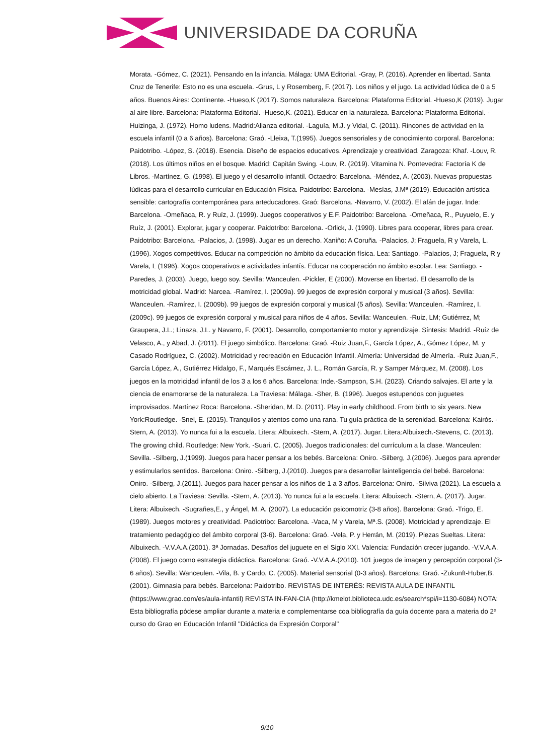UNIVERSIDADE DA CORUÑA
Morata. -Gómez, C. (2021). Pensando en la infancia. Málaga: UMA Editorial. -Gray, P. (2016). Aprender en libertad. Santa Cruz de Tenerife: Esto no es una escuela. -Grus, L y Rosemberg, F. (2017). Los niños y el jugo. La actividad lúdica de 0 a 5 años. Buenos Aires: Continente. -Hueso,K (2017). Somos naturaleza. Barcelona: Plataforma Editorial. -Hueso,K (2019). Jugar al aire libre. Barcelona: Plataforma Editorial. -Hueso,K. (2021). Educar en la naturaleza. Barcelona: Plataforma Editorial. -Huizinga, J. (1972). Homo ludens. Madrid:Alianza editorial. -Laguía, M.J. y Vidal, C. (2011). Rincones de actividad en la escuela infantil (0 a 6 años). Barcelona: Graó. -Lleixa, T.(1995). Juegos sensoriales y de conocimiento corporal. Barcelona: Paidotribo. -López, S. (2018). Esencia. Diseño de espacios educativos. Aprendizaje y creatividad. Zaragoza: Khaf. -Louv, R. (2018). Los últimos niños en el bosque. Madrid: Capitán Swing. -Louv, R. (2019). Vitamina N. Pontevedra: Factoría K de Libros. -Martínez, G. (1998). El juego y el desarrollo infantil. Octaedro: Barcelona. -Méndez, A. (2003). Nuevas propuestas lúdicas para el desarrollo curricular en Educación Física. Paidotribo: Barcelona. -Mesías, J.Mª (2019). Educación artística sensible: cartografía contemporánea para arteducadores. Graó: Barcelona. -Navarro, V. (2002). El afán de jugar. Inde: Barcelona. -Omeñaca, R. y Ruíz, J. (1999). Juegos cooperativos y E.F. Paidotribo: Barcelona. -Omeñaca, R., Puyuelo, E. y Ruíz, J. (2001). Explorar, jugar y cooperar. Paidotribo: Barcelona. -Orlick, J. (1990). Libres para cooperar, libres para crear. Paidotribo: Barcelona. -Palacios, J. (1998). Jugar es un derecho. Xaniño: A Coruña. -Palacios, J; Fraguela, R y Varela, L. (1996). Xogos competitivos. Educar na competición no ámbito da educación física. Lea: Santiago. -Palacios, J; Fraguela, R y Varela, L (1996). Xogos cooperativos e actividades infantís. Educar na cooperación no ámbito escolar. Lea: Santiago. -Paredes, J. (2003). Juego, luego soy. Sevilla: Wanceulen. -Pickler, E (2000). Moverse en libertad. El desarrollo de la motricidad global. Madrid: Narcea. -Ramírez, I. (2009a). 99 juegos de expresión corporal y musical (3 años). Sevilla: Wanceulen. -Ramírez, I. (2009b). 99 juegos de expresión corporal y musical (5 años). Sevilla: Wanceulen. -Ramírez, I. (2009c). 99 juegos de expresión corporal y musical para niños de 4 años. Sevilla: Wanceulen. -Ruiz, LM; Gutiérrez, M; Graupera, J.L.; Linaza, J.L. y Navarro, F. (2001). Desarrollo, comportamiento motor y aprendizaje. Síntesis: Madrid. -Ruíz de Velasco, A., y Abad, J. (2011). El juego simbólico. Barcelona: Graó. -Ruiz Juan,F., García López, A., Gómez López, M. y Casado Rodríguez, C. (2002). Motricidad y recreación en Educación Infantil. Almería: Universidad de Almería. -Ruiz Juan,F., García López, A., Gutiérrez Hidalgo, F., Marqués Escámez, J. L., Román García, R. y Samper Márquez, M. (2008). Los juegos en la motricidad infantil de los 3 a los 6 años. Barcelona: Inde.-Sampson, S.H. (2023). Criando salvajes. El arte y la ciencia de enamorarse de la naturaleza. La Traviesa: Málaga. -Sher, B. (1996). Juegos estupendos con juguetes improvisados. Martínez Roca: Barcelona. -Sheridan, M. D. (2011). Play in early childhood. From birth to six years. New York:Routledge. -Snel, E. (2015). Tranquilos y atentos como una rana. Tu guía práctica de la serenidad. Barcelona: Kairós. -Stern, A. (2013). Yo nunca fui a la escuela. Litera: Albuixech. -Stern, A. (2017). Jugar. Litera:Albuixech.-Stevens, C. (2013). The growing child. Routledge: New York. -Suari, C. (2005). Juegos tradicionales: del currículum a la clase. Wanceulen: Sevilla. -Silberg, J.(1999). Juegos para hacer pensar a los bebés. Barcelona: Oniro. -Silberg, J.(2006). Juegos para aprender y estimularlos sentidos. Barcelona: Oniro. -Silberg, J.(2010). Juegos para desarrollar lainteligencia del bebé. Barcelona: Oniro. -Silberg, J.(2011). Juegos para hacer pensar a los niños de 1 a 3 años. Barcelona: Oniro. -Silviva (2021). La escuela a cielo abierto. La Traviesa: Sevilla. -Stern, A. (2013). Yo nunca fui a la escuela. Litera: Albuixech. -Stern, A. (2017). Jugar. Litera: Albuixech. -Sugrañes,E., y Ángel, M. A. (2007). La educación psicomotriz (3-8 años). Barcelona: Graó. -Trigo, E. (1989). Juegos motores y creatividad. Padiotribo: Barcelona. -Vaca, M y Varela, Mª.S. (2008). Motricidad y aprendizaje. El tratamiento pedagógico del ámbito corporal (3-6). Barcelona: Graó. -Vela, P. y Herrán, M. (2019). Piezas Sueltas. Litera: Albuixech. -V.V.A.A.(2001). 3ª Jornadas. Desafíos del juguete en el Siglo XXI. Valencia: Fundación crecer jugando. -V.V.A.A.(2008). El juego como estrategia didáctica. Barcelona: Graó. -V.V.A.A.(2010). 101 juegos de imagen y percepción corporal (3-6 años). Sevilla: Wanceulen. -Vila, B. y Cardo, C. (2005). Material sensorial (0-3 años). Barcelona: Graó. -Zukunft-Huber,B. (2001). Gimnasia para bebés. Barcelona: Paidotribo. REVISTAS DE INTERÉS: REVISTA AULA DE INFANTIL (https://www.grao.com/es/aula-infantil) REVISTA IN-FAN-CIA (http://kmelot.biblioteca.udc.es/search*spi/i=1130-6084) NOTA: Esta bibliografía pódese ampliar durante a materia e complementarse coa bibliografía da guía docente para a materia do 2º curso do Grao en Educación Infantil "Didáctica da Expresión Corporal"
9/10